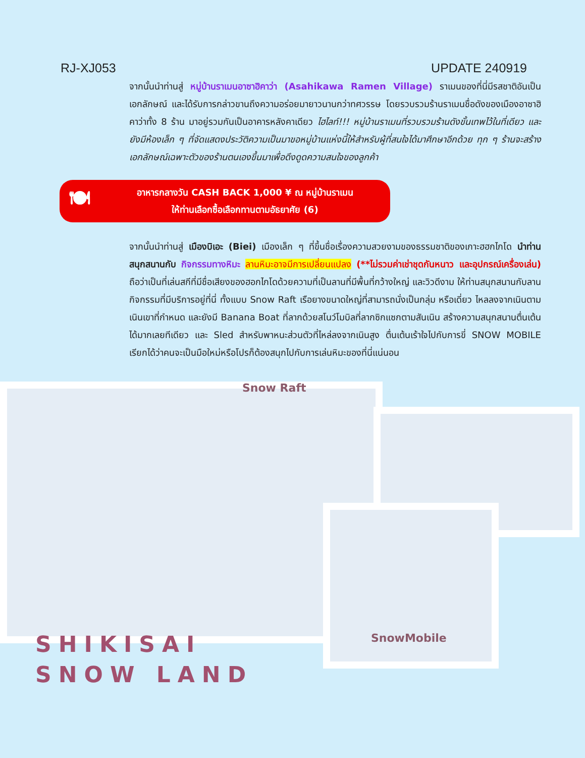RJ-XJ053 UPDATE 240919
จากนั้นนำท่านสู่ หมู่บ้านราเมนอาซาฮิคาว่า (Asahikawa Ramen Village) ราเมนของที่นี่มีรสชาติอันเป็นเอกลักษณ์ และได้รับการกล่าวขานถึงความอร่อยมายาวนานกว่าทศวรรษ โดยรวบรวมร้านราเมนชื่อดังของเมืองอาซาฮิคาว่าทั้ง 8 ร้าน มาอยู่รวมกันเป็นอาคารหลังคาเดียว ไฮไลท์!!! หมู่บ้านราเมนที่รวบรวมร้านดังขั้นเทพไว้ในที่เดียว และยังมีห้องเล็ก ๆ ที่จัดแสดงประวัติความเป็นมาขอหมู่บ้านแห่งนี้ให้สำหรับผู้ที่สนใจได้มาศึกษาอีกด้วย ทุก ๆ ร้านจะสร้างเอกลักษณ์เฉพาะตัวของร้านตนเองขึ้นมาเพื่อดึงดูดความสนใจของลูกค้า
🍽
อาหารกลางวัน CASH BACK 1,000 ¥ ณ หมู่บ้านราเมน
ให้ท่านเลือกซื้อเลือกทานตามอัธยาศัย (6)
จากนั้นนำท่านสู่ เมืองบิเอะ (Biei) เมืองเล็ก ๆ ที่ขึ้นชื่อเรื่องความสวยงามของธรรมชาติของเกาะฮฮกไกโด นำท่านสนุกสนานกับ กิจกรรมทางหิมะ ลานหิมะอาจมีการเปลี่ยนแปลง (**ไม่รวมค่าเช่าชุดกันหนาว และอุปกรณ์เครื่องเล่น) ถือว่าเป็นที่เล่นสกีที่มีชื่อเสียงของฮอกไกโดด้วยความที่เป็นลานที่มีพื้นที่กว้างใหญ่ และวิวดีงาม ให้ท่านสนุกสนานกับลานกิจกรรมที่มีบริการอยู่ที่นี่ ทั้งแบบ Snow Raft เรือยางขนาดใหญ่ที่สามารถนั่งเป็นกลุ่ม หรือเดี่ยว ไหลลงจากเนินตามเนินเขาที่กำหนด และยังมี Banana Boat ที่ลากด้วยสโนว์โมบิลที่ลากซิกแซกตามสันเนิน สร้างความสนุกสนานตื่นเต้นได้มากเลยทีเดียว และ Sled สำหรับพาหนะส่วนตัวที่ไหล่ลงจากเนินสูง ตื่นเต้นเร้าใจไปกับการขี่ SNOW MOBILE เรียกได้ว่าคนจะเป็นมือใหม่หรือโปรก็ต้องสนุกไปกับการเล่นหิมะของที่นี่แน่นอน
Snow Raft
SnowMobile
SHIKISAI
SNOW LAND